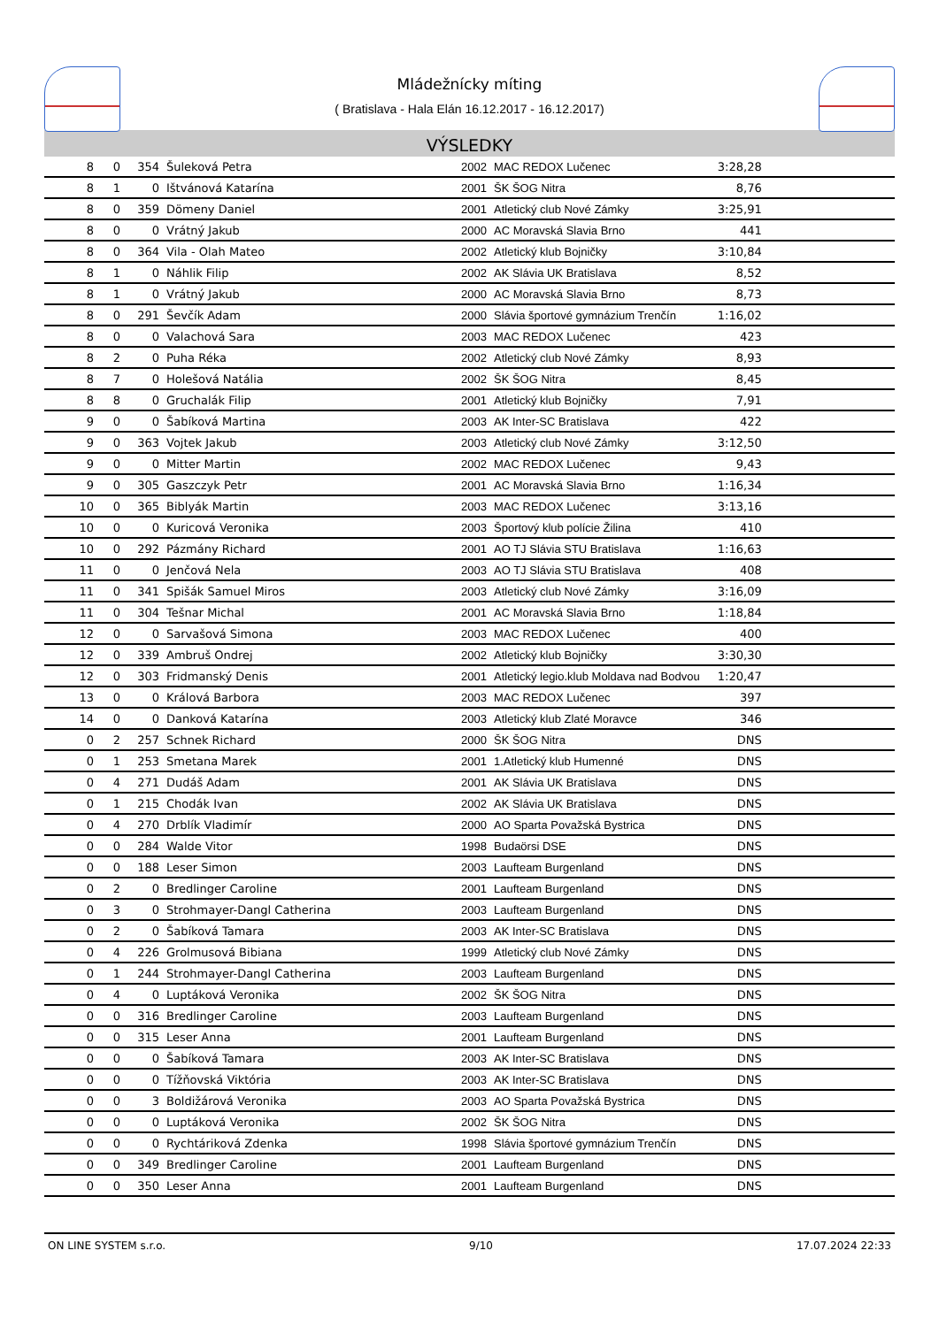Mládežnícky míting
( Bratislava - Hala Elán 16.12.2017 - 16.12.2017)
VÝSLEDKY
| 8 | 0 | 354 | Šuleková Petra | 2002 | MAC REDOX Lučenec | 3:28,28 | |
| 8 | 1 | 0 | Ištvánová Katarína | 2001 | ŠK ŠOG Nitra | 8,76 | |
| 8 | 0 | 359 | Dömeny Daniel | 2001 | Atletický club Nové Zámky | 3:25,91 | |
| 8 | 0 | 0 | Vrátný Jakub | 2000 | AC Moravská Slavia Brno | 441 | |
| 8 | 0 | 364 | Vila - Olah Mateo | 2002 | Atletický klub Bojničky | 3:10,84 | |
| 8 | 1 | 0 | Náhlik Filip | 2002 | AK Slávia UK Bratislava | 8,52 | |
| 8 | 1 | 0 | Vrátný Jakub | 2000 | AC Moravská Slavia Brno | 8,73 | |
| 8 | 0 | 291 | Ševčík Adam | 2000 | Slávia športové gymnázium Trenčín | 1:16,02 | |
| 8 | 0 | 0 | Valachová Sara | 2003 | MAC REDOX Lučenec | 423 | |
| 8 | 2 | 0 | Puha Réka | 2002 | Atletický club Nové Zámky | 8,93 | |
| 8 | 7 | 0 | Holešová Natália | 2002 | ŠK ŠOG Nitra | 8,45 | |
| 8 | 8 | 0 | Gruchalák Filip | 2001 | Atletický klub Bojničky | 7,91 | |
| 9 | 0 | 0 | Šabíková Martina | 2003 | AK Inter-SC Bratislava | 422 | |
| 9 | 0 | 363 | Vojtek Jakub | 2003 | Atletický club Nové Zámky | 3:12,50 | |
| 9 | 0 | 0 | Mitter Martin | 2002 | MAC REDOX Lučenec | 9,43 | |
| 9 | 0 | 305 | Gaszczyk Petr | 2001 | AC Moravská Slavia Brno | 1:16,34 | |
| 10 | 0 | 365 | Biblyák Martin | 2003 | MAC REDOX Lučenec | 3:13,16 | |
| 10 | 0 | 0 | Kuricová Veronika | 2003 | Športový klub polície Žilina | 410 | |
| 10 | 0 | 292 | Pázmány Richard | 2001 | AO TJ Slávia STU Bratislava | 1:16,63 | |
| 11 | 0 | 0 | Jenčová Nela | 2003 | AO TJ Slávia STU Bratislava | 408 | |
| 11 | 0 | 341 | Spišák Samuel Miros | 2003 | Atletický club Nové Zámky | 3:16,09 | |
| 11 | 0 | 304 | Tešnar Michal | 2001 | AC Moravská Slavia Brno | 1:18,84 | |
| 12 | 0 | 0 | Sarvašová Simona | 2003 | MAC REDOX Lučenec | 400 | |
| 12 | 0 | 339 | Ambruš Ondrej | 2002 | Atletický klub Bojničky | 3:30,30 | |
| 12 | 0 | 303 | Fridmanský Denis | 2001 | Atletický legio.klub Moldava nad Bodvou | 1:20,47 | |
| 13 | 0 | 0 | Králová Barbora | 2003 | MAC REDOX Lučenec | 397 | |
| 14 | 0 | 0 | Danková Katarína | 2003 | Atletický klub Zlaté Moravce | 346 | |
| 0 | 2 | 257 | Schnek Richard | 2000 | ŠK ŠOG Nitra | DNS | |
| 0 | 1 | 253 | Smetana Marek | 2001 | 1.Atletický klub Humenné | DNS | |
| 0 | 4 | 271 | Dudáš Adam | 2001 | AK Slávia UK Bratislava | DNS | |
| 0 | 1 | 215 | Chodák Ivan | 2002 | AK Slávia UK Bratislava | DNS | |
| 0 | 4 | 270 | Drblík Vladimír | 2000 | AO Sparta Považská Bystrica | DNS | |
| 0 | 0 | 284 | Walde Vitor | 1998 | Budaörsi DSE | DNS | |
| 0 | 0 | 188 | Leser Simon | 2003 | Laufteam Burgenland | DNS | |
| 0 | 2 | 0 | Bredlinger Caroline | 2001 | Laufteam Burgenland | DNS | |
| 0 | 3 | 0 | Strohmayer-Dangl Catherina | 2003 | Laufteam Burgenland | DNS | |
| 0 | 2 | 0 | Šabíková Tamara | 2003 | AK Inter-SC Bratislava | DNS | |
| 0 | 4 | 226 | Grolmusová Bibiana | 1999 | Atletický club Nové Zámky | DNS | |
| 0 | 1 | 244 | Strohmayer-Dangl Catherina | 2003 | Laufteam Burgenland | DNS | |
| 0 | 4 | 0 | Luptáková Veronika | 2002 | ŠK ŠOG Nitra | DNS | |
| 0 | 0 | 316 | Bredlinger Caroline | 2003 | Laufteam Burgenland | DNS | |
| 0 | 0 | 315 | Leser Anna | 2001 | Laufteam Burgenland | DNS | |
| 0 | 0 | 0 | Šabíková Tamara | 2003 | AK Inter-SC Bratislava | DNS | |
| 0 | 0 | 0 | Tížňovská Viktória | 2003 | AK Inter-SC Bratislava | DNS | |
| 0 | 0 | 3 | Boldižárová Veronika | 2003 | AO Sparta Považská Bystrica | DNS | |
| 0 | 0 | 0 | Luptáková Veronika | 2002 | ŠK ŠOG Nitra | DNS | |
| 0 | 0 | 0 | Rychtáriková Zdenka | 1998 | Slávia športové gymnázium Trenčín | DNS | |
| 0 | 0 | 349 | Bredlinger Caroline | 2001 | Laufteam Burgenland | DNS | |
| 0 | 0 | 350 | Leser Anna | 2001 | Laufteam Burgenland | DNS | |
ON LINE SYSTEM s.r.o. 9/10 17.07.2024 22:33